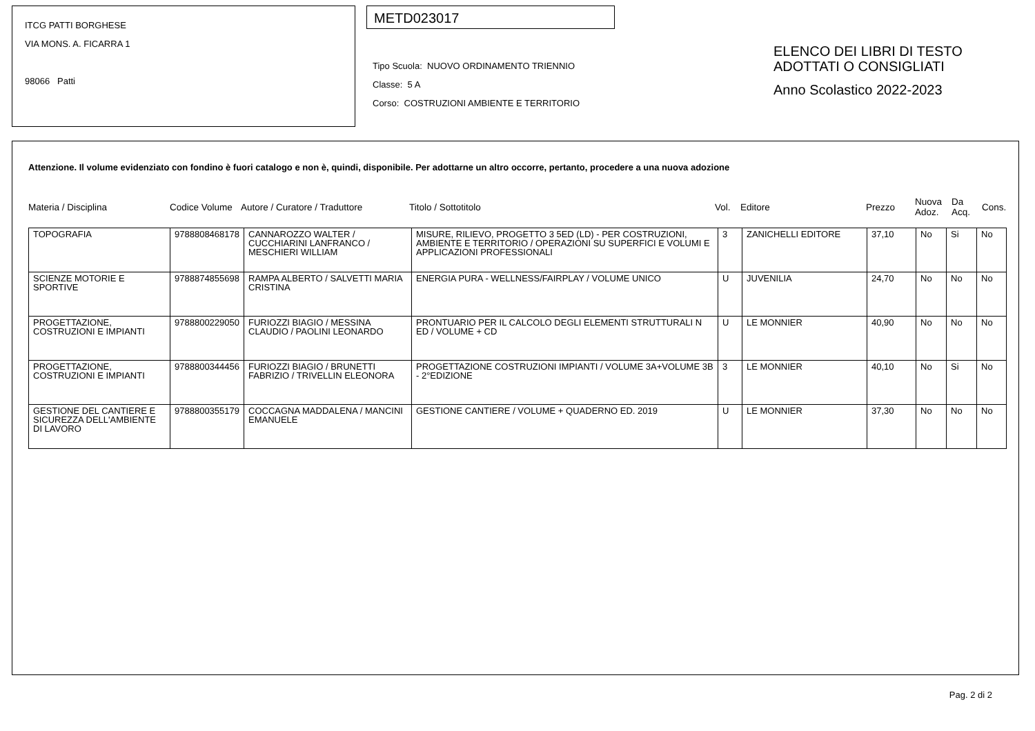ITCG PATTI BORGHESE
VIA MONS. A. FICARRA 1
98066 Patti
METD023017
Tipo Scuola: NUOVO ORDINAMENTO TRIENNIO
Classe: 5 A
Corso: COSTRUZIONI AMBIENTE E TERRITORIO
ELENCO DEI LIBRI DI TESTO
ADOTTATI O CONSIGLIATI
Anno Scolastico 2022-2023
Attenzione. Il volume evidenziato con fondino è fuori catalogo e non è, quindi, disponibile. Per adottarne un altro occorre, pertanto, procedere a una nuova adozione
Materia / Disciplina Codice Volume Autore / Curatore / Traduttore Titolo / Sottotitolo Vol. Editore Prezzo Nuova Adoz. Da Acq. Cons.
| TOPOGRAFIA | 9788808468178 | CANNAROZZO WALTER / CUCCHIARINI LANFRANCO / MESCHIERI WILLIAM | MISURE, RILIEVO, PROGETTO 3 5ED (LD) - PER COSTRUZIONI, AMBIENTE E TERRITORIO / OPERAZIONI SU SUPERFICI E VOLUMI E APPLICAZIONI PROFESSIONALI | 3 | ZANICHELLI EDITORE | 37,10 | No | Si | No |
| SCIENZE MOTORIE E SPORTIVE | 9788874855698 | RAMPA ALBERTO / SALVETTI MARIA CRISTINA | ENERGIA PURA - WELLNESS/FAIRPLAY / VOLUME UNICO | U | JUVENILIA | 24,70 | No | No | No |
| PROGETTAZIONE, COSTRUZIONI E IMPIANTI | 9788800229050 | FURIOZZI BIAGIO / MESSINA CLAUDIO / PAOLINI LEONARDO | PRONTUARIO PER IL CALCOLO DEGLI ELEMENTI STRUTTURALI N ED / VOLUME + CD | U | LE MONNIER | 40,90 | No | No | No |
| PROGETTAZIONE, COSTRUZIONI E IMPIANTI | 9788800344456 | FURIOZZI BIAGIO / BRUNETTI FABRIZIO / TRIVELLIN ELEONORA | PROGETTAZIONE COSTRUZIONI IMPIANTI / VOLUME 3A+VOLUME 3B - 2°EDIZIONE | 3 | LE MONNIER | 40,10 | No | Si | No |
| GESTIONE DEL CANTIERE E SICUREZZA DELL'AMBIENTE DI LAVORO | 9788800355179 | COCCAGNA MADDALENA / MANCINI EMANUELE | GESTIONE CANTIERE / VOLUME + QUADERNO ED. 2019 | U | LE MONNIER | 37,30 | No | No | No |
Pag. 2 di 2